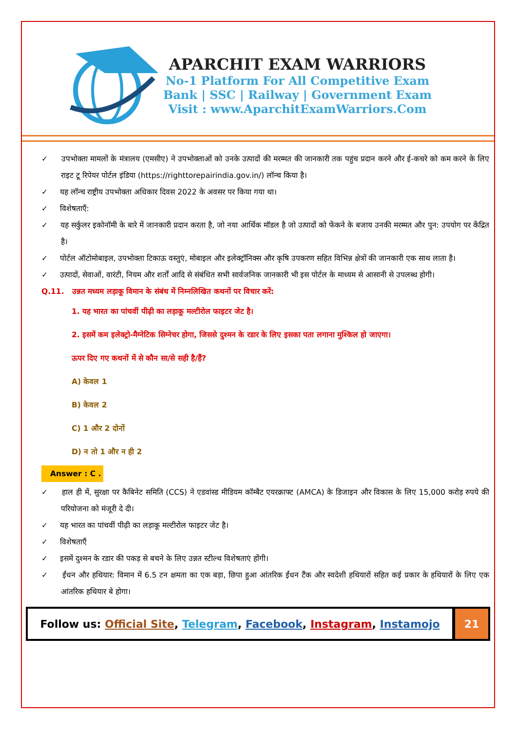APARCHIT EXAM WARRIORS
No-1 Platform For All Competitive Exam
Bank | SSC | Railway | Government Exam
Visit : www.AparchitExamWarriors.Com
✓ उपभोक्ता मामलों के मंत्रालय (एमसीए) ने उपभोक्ताओं को उनके उत्पादों की मरम्मत की जानकारी तक पहुंच प्रदान करने और ई-कचरे को कम करने के लिए राइट टू रिपेयर पोर्टल इंडिया (https://righttorepairindia.gov.in/) लॉन्च किया है।
✓ यह लॉन्च राष्ट्रीय उपभोक्ता अधिकार दिवस 2022 के अवसर पर किया गया था।
✓ विशेषताएँ:
✓ यह सर्कुलर इकोनॉमी के बारे में जानकारी प्रदान करता है, जो नया आर्थिक मॉडल है जो उत्पादों को फेंकने के बजाय उनकी मरम्मत और पुन: उपयोग पर केंद्रित है।
✓ पोर्टल ऑटोमोबाइल, उपभोक्ता टिकाऊ वस्तुएं, मोबाइल और इलेक्ट्रॉनिक्स और कृषि उपकरण सहित विभिन्न क्षेत्रों की जानकारी एक साथ लाता है।
✓ उत्पादों, सेवाओं, वारंटी, नियम और शर्तों आदि से संबंधित सभी सार्वजनिक जानकारी भी इस पोर्टल के माध्यम से आसानी से उपलब्ध होगी।
Q.11. उन्नत मध्यम लड़ाकू विमान के संबंध में निम्नलिखित कथनों पर विचार करें:
1. यह भारत का पांचवीं पीढ़ी का लड़ाकू मल्टीरोल फाइटर जेट है।
2. इसमें कम इलेक्ट्रो-मैग्नेटिक सिग्नेचर होगा, जिससे दुश्मन के रडार के लिए इसका पता लगाना मुश्किल हो जाएगा।
ऊपर दिए गए कथनों में से कौन सा/से सही है/हैं?
A) केवल 1
B) केवल 2
C) 1 और 2 दोनों
D) न तो 1 और न ही 2
Answer : C .
✓ हाल ही में, सुरक्षा पर कैबिनेट समिति (CCS) ने एडवांस्ड मीडियम कॉम्बैट एयरक्राफ्ट (AMCA) के डिजाइन और विकास के लिए 15,000 करोड़ रुपये की परियोजना को मंजूरी दे दी।
✓ यह भारत का पांचवीं पीढ़ी का लड़ाकू मल्टीरोल फाइटर जेट है।
✓ विशेषताएँ
✓ इसमें दुश्मन के रडार की पकड़ से बचने के लिए उन्नत स्टील्थ विशेषताएं होंगी।
✓ ईंधन और हथियार: विमान में 6.5 टन क्षमता का एक बड़ा, छिपा हुआ आंतरिक ईंधन टैंक और स्वदेशी हथियारों सहित कई प्रकार के हथियारों के लिए एक आंतरिक हथियार बे होगा।
Follow us: Official Site, Telegram, Facebook, Instagram, Instamojo
21